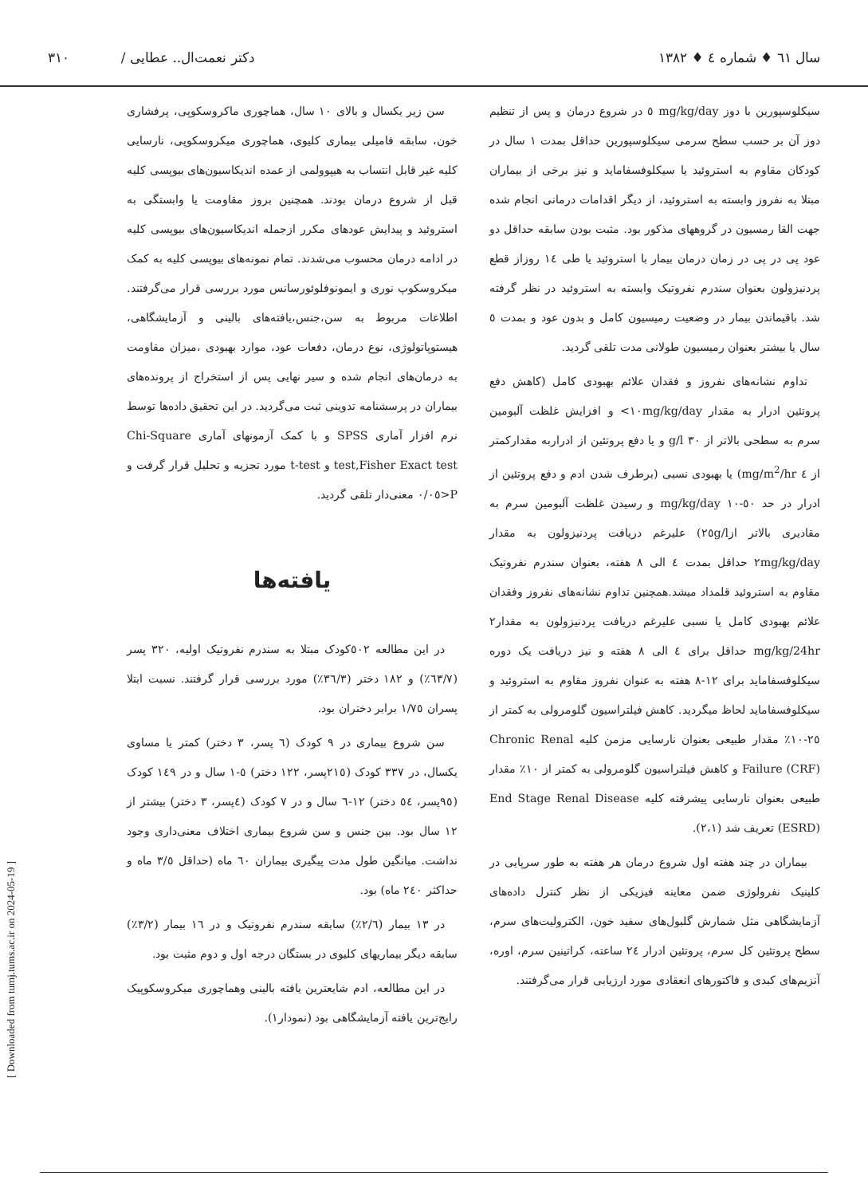سال ٦١ ♦ شماره ٤ ♦ ١٣٨٢ دکتر نعمت‌ال.. عطایی / ٣١٠
سیکلوسپورین با دوز mg/kg/day ٥ در شروع درمان و پس از تنظیم دوز آن بر حسب سطح سرمی سیکلوسپورین حداقل بمدت ١ سال در کودکان مقاوم به استروئید یا سیکلوفسفامايد و نیز برخی از بیماران مبتلا به نفروز وابسته به استروئید، از دیگر اقدامات درمانی انجام شده جهت القا رمسیون در گروههای مذکور بود. مثبت بودن سابقه حداقل دو عود پی در پی در زمان درمان بیمار با استروئید یا طی ١٤ روزاز قطع پردنیزولون بعنوان سندرم نفروتیک وابسته به استروئید در نظر گرفته شد. باقیماندن بیمار در وضعیت رمیسیون کامل و بدون عود و بمدت ٥ سال یا بیشتر بعنوان رمیسیون طولانی مدت تلقی گردید.
تداوم نشانه‌های نفروز و فقدان علائم بهبودی کامل (کاهش دفع پروتئین ادرار به مقدار ١٠mg/kg/day> و افزایش غلظت آلبومین سرم به سطحی بالاتر از ٣٠ g/l و یا دفع پروتئین از ادراربه مقدارکمتر از ٤ mg/m<sup>2</sup>/hr) یا بهبودی نسبی (برطرف شدن ادم و دفع پروتئین از ادرار در حد ٥٠-١٠ mg/kg/day و رسیدن غلظت آلبومین سرم به مقادیری بالاتر از٢٥g/l) علیرغم دریافت پردنیزولون به مقدار ٢mg/kg/day حداقل بمدت ٤ الی ٨ هفته، بعنوان سندرم نفروتیک مقاوم به استروئید قلمداد میشد.همچنین تداوم نشانه‌های نفروز وفقدان علائم بهبودی کامل یا نسبی علیرغم دریافت پردنیزولون به مقدار٢ mg/kg/24hr حداقل برای ٤ الی ٨ هفته و نیز دریافت یک دوره سیکلوفسفامايد برای ١٢-٨ هفته به عنوان نفروز مقاوم به استروئید و سیکلوفسفامايد لحاظ میگردید. کاهش فیلتراسیون گلومرولی به کمتر از ٢٥-١٠٪ مقدار طبیعی بعنوان نارسایی مزمن کلیه Chronic Renal Failure (CRF) و کاهش فیلتراسیون گلومرولی به کمتر از ١٠٪ مقدار طبیعی بعنوان نارسایی پیشرفته کلیه End Stage Renal Disease (ESRD) تعریف شد (٢،١).
بیماران در چند هفته اول شروع درمان هر هفته به طور سرپایی در کلینیک نفرولوژی ضمن معاینه فیزیکی از نظر کنترل داده‌های آزمایشگاهی مثل شمارش گلبول‌های سفید خون، الکترولیت‌های سرم، سطح پروتئین کل سرم، پروتئین ادرار ٢٤ ساعته، کراتینین سرم، اوره، آنزیم‌های کبدی و فاکتورهای انعقادی مورد ارزیابی قرار می‌گرفتند.
سن زیر یکسال و بالای ١٠ سال، هماچوری ماکروسکوپی، پرفشاری خون، سابقه فامیلی بیماری کلیوی، هماچوری میکروسکوپی، نارسایی کلیه غیر قابل انتساب به هیپوولمی از عمده اندیکاسیون‌های بیوپسی کلیه قبل از شروع درمان بودند. همچنین بروز مقاومت یا وابستگی به استروئید و پیدایش عودهای مکرر ازجمله اندیکاسیون‌های بیوپسی کلیه در ادامه درمان محسوب می‌شدند. تمام نمونه‌های بیوپسی کلیه به کمک میکروسکوپ نوری و ایمونوفلوئورسانس مورد بررسی قرار می‌گرفتند. اطلاعات مربوط به سن،جنس،یافته‌های بالینی و آزمایشگاهی، هیستوپاتولوژی، نوع درمان، دفعات عود، موارد بهبودی ،میزان مقاومت به درمان‌های انجام شده و سیر نهایی پس از استخراج از پرونده‌های بیماران در پرسشنامه تدوینی ثبت می‌گردید. در این تحقیق داده‌ها توسط نرم افزار آماری SPSS و با کمک آزمونهای آماری Chi-Square test,Fisher Exact test و t-test مورد تجزیه و تحلیل قرار گرفت و P<٠/٠٥ معنی‌دار تلقی گردید.
یافته‌ها
در این مطالعه ٥٠٢کودک مبتلا به سندرم نفروتیک اولیه، ٣٢٠ پسر (٦٣/٧٪) و ١٨٢ دختر (٣٦/٣٪) مورد بررسی قرار گرفتند. نسبت ابتلا پسران ١/٧٥ برابر دختران بود.
سن شروع بیماری در ٩ کودک (٦ پسر، ٣ دختر) کمتر یا مساوی یکسال، در ٣٣٧ کودک (٢١٥پسر، ١٢٢ دختر) ٥-١ سال و در ١٤٩ کودک (٩٥پسر، ٥٤ دختر) ١٢-٦ سال و در ٧ کودک (٤پسر، ٣ دختر) بیشتر از ١٢ سال بود. بین جنس و سن شروع بیماری اختلاف معنی‌داری وجود نداشت. میانگین طول مدت پیگیری بیماران ٦٠ ماه (حداقل ٣/٥ ماه و حداکثر ٢٤٠ ماه) بود.
در ١٣ بیمار (٢/٦٪) سابقه سندرم نفروتیک و در ١٦ بیمار (٣/٢٪) سابقه دیگر بیماریهای کلیوی در بستگان درجه اول و دوم مثبت بود.
در این مطالعه، ادم شایعترین یافته بالینی وهماچوری میکروسکوپیک رایج‌ترین یافته آزمایشگاهی بود (نمودار١).
[ Downloaded from tumj.tums.ac.ir on 2024-05-19 ]